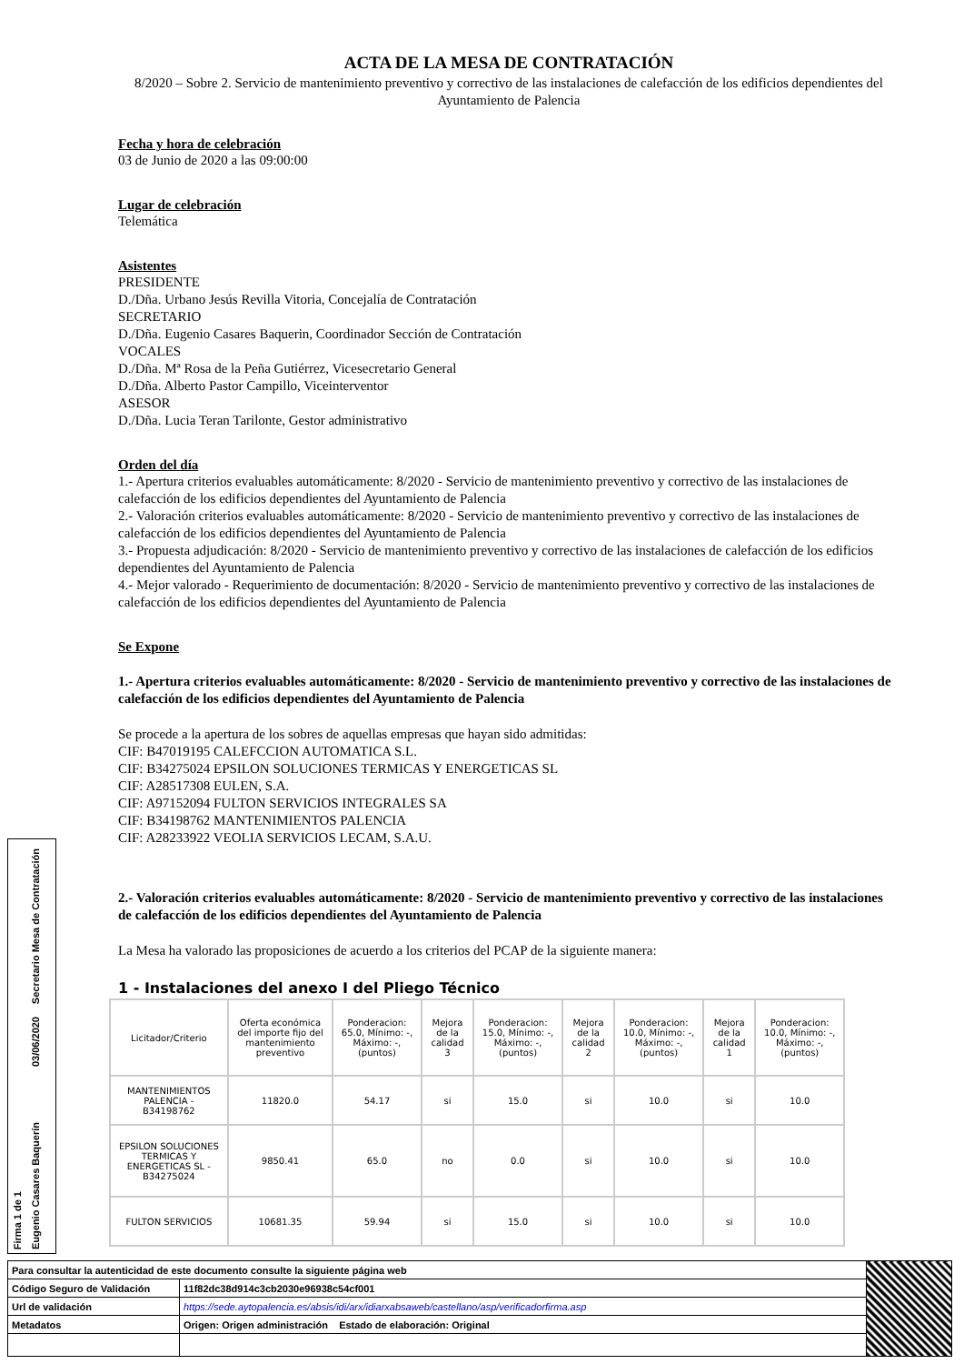ACTA DE LA MESA DE CONTRATACIÓN
8/2020 – Sobre 2. Servicio de mantenimiento preventivo y correctivo de las instalaciones de calefacción de los edificios dependientes del Ayuntamiento de Palencia
Fecha y hora de celebración
03 de Junio de 2020 a las 09:00:00
Lugar de celebración
Telemática
Asistentes
PRESIDENTE
D./Dña. Urbano Jesús Revilla Vitoria, Concejalía de Contratación
SECRETARIO
D./Dña. Eugenio Casares Baquerin, Coordinador Sección de Contratación
VOCALES
D./Dña. Mª Rosa de la Peña Gutiérrez, Vicesecretario General
D./Dña. Alberto Pastor Campillo, Viceinterventor
ASESOR
D./Dña. Lucia Teran Tarilonte, Gestor administrativo
Orden del día
1.- Apertura criterios evaluables automáticamente: 8/2020 - Servicio de mantenimiento preventivo y correctivo de las instalaciones de calefacción de los edificios dependientes del Ayuntamiento de Palencia
2.- Valoración criterios evaluables automáticamente: 8/2020 - Servicio de mantenimiento preventivo y correctivo de las instalaciones de calefacción de los edificios dependientes del Ayuntamiento de Palencia
3.- Propuesta adjudicación: 8/2020 - Servicio de mantenimiento preventivo y correctivo de las instalaciones de calefacción de los edificios dependientes del Ayuntamiento de Palencia
4.- Mejor valorado - Requerimiento de documentación: 8/2020 - Servicio de mantenimiento preventivo y correctivo de las instalaciones de calefacción de los edificios dependientes del Ayuntamiento de Palencia
Se Expone
1.- Apertura criterios evaluables automáticamente: 8/2020 - Servicio de mantenimiento preventivo y correctivo de las instalaciones de calefacción de los edificios dependientes del Ayuntamiento de Palencia
Se procede a la apertura de los sobres de aquellas empresas que hayan sido admitidas:
CIF: B47019195 CALEFCCION AUTOMATICA S.L.
CIF: B34275024 EPSILON SOLUCIONES TERMICAS Y ENERGETICAS SL
CIF: A28517308 EULEN, S.A.
CIF: A97152094 FULTON SERVICIOS INTEGRALES SA
CIF: B34198762 MANTENIMIENTOS PALENCIA
CIF: A28233922 VEOLIA SERVICIOS LECAM, S.A.U.
2.- Valoración criterios evaluables automáticamente: 8/2020 - Servicio de mantenimiento preventivo y correctivo de las instalaciones de calefacción de los edificios dependientes del Ayuntamiento de Palencia
La Mesa ha valorado las proposiciones de acuerdo a los criterios del PCAP de la siguiente manera:
1 - Instalaciones del anexo I del Pliego Técnico
| Licitador/Criterio | Oferta económica del importe fijo del mantenimiento preventivo | Ponderacion: 65.0, Mínimo: -, Máximo: -, (puntos) | Mejora de la calidad 3 | Ponderacion: 15.0, Mínimo: -, Máximo: -, (puntos) | Mejora de la calidad 2 | Ponderacion: 10.0, Mínimo: -, Máximo: -, (puntos) | Mejora de la calidad 1 | Ponderacion: 10.0, Mínimo: -, Máximo: -, (puntos) |
| --- | --- | --- | --- | --- | --- | --- | --- | --- |
| MANTENIMIENTOS PALENCIA - B34198762 | 11820.0 | 54.17 | si | 15.0 | si | 10.0 | si | 10.0 |
| EPSILON SOLUCIONES TERMICAS Y ENERGETICAS SL - B34275024 | 9850.41 | 65.0 | no | 0.0 | si | 10.0 | si | 10.0 |
| FULTON SERVICIOS | 10681.35 | 59.94 | si | 15.0 | si | 10.0 | si | 10.0 |
Firma 1 de 1
Eugenio Casares Baquerín
03/06/2020
Secretario Mesa de Contratación
| Para consultar la autenticidad de este documento consulte la siguiente página web | | |
| Código Seguro de Validación | 11f82dc38d914c3cb2030e96938c54cf001 | |
| Url de validación | https://sede.aytopalencia.es/absis/idi/arx/idiarxabsaweb/castellano/asp/verificadorfirma.asp | |
| Metadatos | Origen: Origen administración Estado de elaboración: Original | |